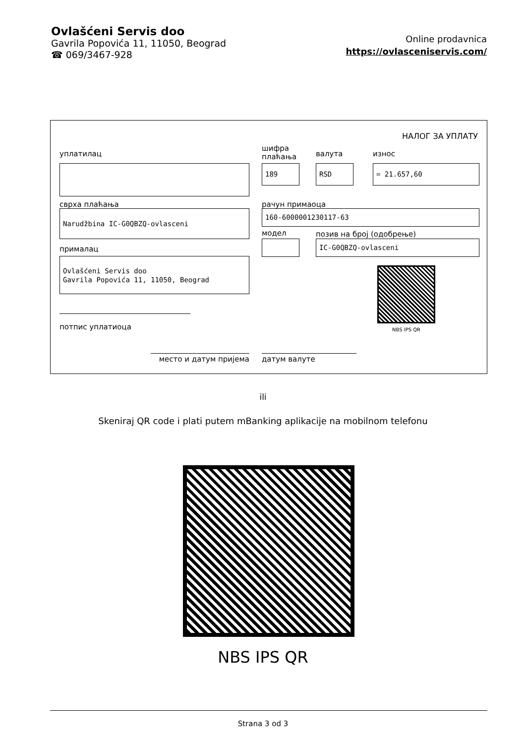Ovlašćeni Servis doo
Gavrila Popovića 11, 11050, Beograd
☎ 069/3467-928
Online prodavnica
https://ovlasceniservis.com/
НАЛОГ ЗА УПЛАТУ
уплатилац
шифра
плаћања
валута износ
189 RSD = 21.657,60
сврха плаћања рачун примаоца
Narudžbina IC-G0QBZQ-ovlasceni 160-6000001230117-63
модел позив на број (одобрење)
IC-G0QBZQ-ovlasceni
прималац
Ovlašćeni Servis doo
Gavrila Popovića 11, 11050, Beograd
NBS IPS QR
потпис уплатиоца
место и датум пријема датум валуте
ili
Skeniraj QR code i plati putem mBanking aplikacije na mobilnom telefonu
NBS IPS QR
Strana 3 od 3